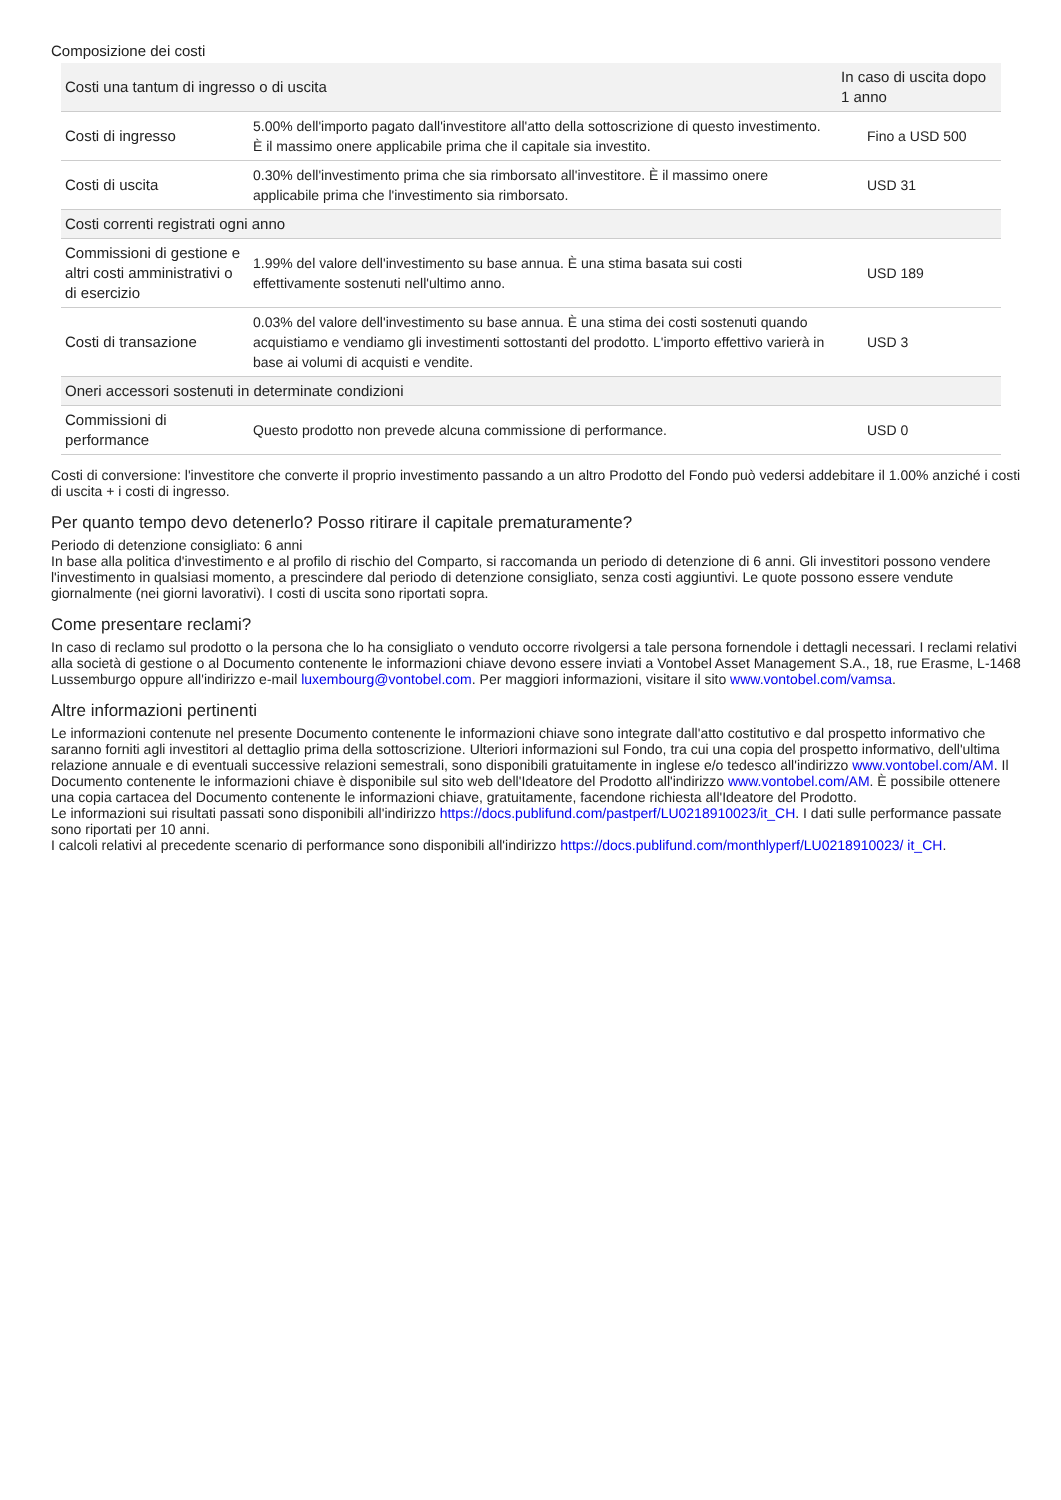Composizione dei costi
| Costi una tantum di ingresso o di uscita | | In caso di uscita dopo 1 anno |
| --- | --- | --- |
| Costi di ingresso | 5.00% dell'importo pagato dall'investitore all'atto della sottoscrizione di questo investimento. È il massimo onere applicabile prima che il capitale sia investito. | Fino a USD 500 |
| Costi di uscita | 0.30% dell'investimento prima che sia rimborsato all'investitore. È il massimo onere applicabile prima che l'investimento sia rimborsato. | USD 31 |
| Costi correnti registrati ogni anno | | |
| Commissioni di gestione e altri costi amministrativi o di esercizio | 1.99% del valore dell'investimento su base annua. È una stima basata sui costi effettivamente sostenuti nell'ultimo anno. | USD 189 |
| Costi di transazione | 0.03% del valore dell'investimento su base annua. È una stima dei costi sostenuti quando acquistiamo e vendiamo gli investimenti sottostanti del prodotto. L'importo effettivo varierà in base ai volumi di acquisti e vendite. | USD 3 |
| Oneri accessori sostenuti in determinate condizioni | | |
| Commissioni di performance | Questo prodotto non prevede alcuna commissione di performance. | USD 0 |
Costi di conversione: l'investitore che converte il proprio investimento passando a un altro Prodotto del Fondo può vedersi addebitare il 1.00% anziché i costi di uscita + i costi di ingresso.
Per quanto tempo devo detenerlo? Posso ritirare il capitale prematuramente?
Periodo di detenzione consigliato: 6 anni
In base alla politica d'investimento e al profilo di rischio del Comparto, si raccomanda un periodo di detenzione di 6 anni. Gli investitori possono vendere l'investimento in qualsiasi momento, a prescindere dal periodo di detenzione consigliato, senza costi aggiuntivi. Le quote possono essere vendute giornalmente (nei giorni lavorativi). I costi di uscita sono riportati sopra.
Come presentare reclami?
In caso di reclamo sul prodotto o la persona che lo ha consigliato o venduto occorre rivolgersi a tale persona fornendole i dettagli necessari. I reclami relativi alla società di gestione o al Documento contenente le informazioni chiave devono essere inviati a Vontobel Asset Management S.A., 18, rue Erasme, L-1468 Lussemburgo oppure all'indirizzo e-mail luxembourg@vontobel.com. Per maggiori informazioni, visitare il sito www.vontobel.com/vamsa.
Altre informazioni pertinenti
Le informazioni contenute nel presente Documento contenente le informazioni chiave sono integrate dall'atto costitutivo e dal prospetto informativo che saranno forniti agli investitori al dettaglio prima della sottoscrizione. Ulteriori informazioni sul Fondo, tra cui una copia del prospetto informativo, dell'ultima relazione annuale e di eventuali successive relazioni semestrali, sono disponibili gratuitamente in inglese e/o tedesco all'indirizzo www.vontobel.com/AM. Il Documento contenente le informazioni chiave è disponibile sul sito web dell'Ideatore del Prodotto all'indirizzo www.vontobel.com/AM. È possibile ottenere una copia cartacea del Documento contenente le informazioni chiave, gratuitamente, facendone richiesta all'Ideatore del Prodotto.
Le informazioni sui risultati passati sono disponibili all'indirizzo https://docs.publifund.com/pastperf/LU0218910023/it_CH. I dati sulle performance passate sono riportati per 10 anni.
I calcoli relativi al precedente scenario di performance sono disponibili all'indirizzo https://docs.publifund.com/monthlyperf/LU0218910023/ it_CH.